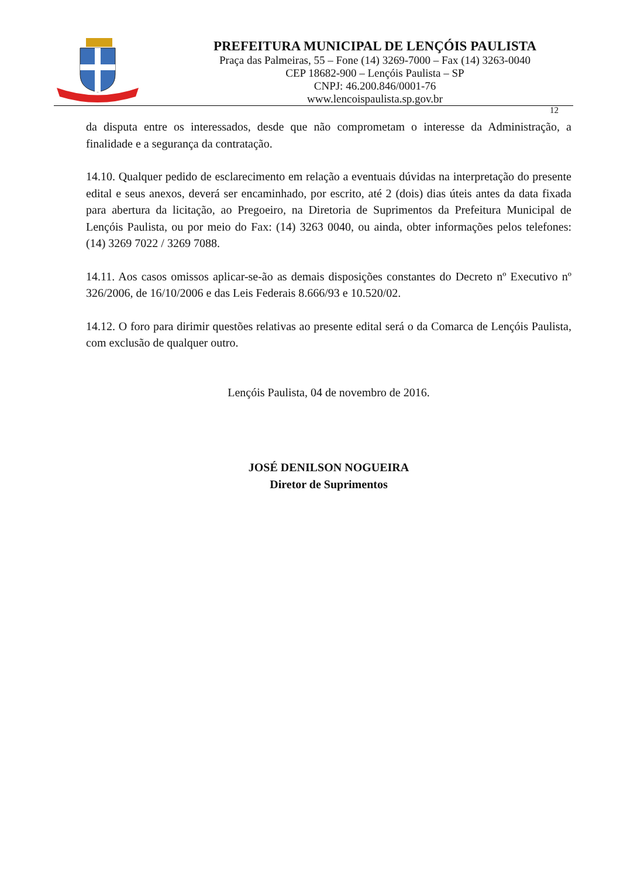PREFEITURA MUNICIPAL DE LENÇÓIS PAULISTA
Praça das Palmeiras, 55 – Fone (14) 3269-7000 – Fax (14) 3263-0040
CEP 18682-900 – Lençóis Paulista – SP
CNPJ: 46.200.846/0001-76
www.lencoispaulista.sp.gov.br
12
da disputa entre os interessados, desde que não comprometam o interesse da Administração, a finalidade e a segurança da contratação.
14.10. Qualquer pedido de esclarecimento em relação a eventuais dúvidas na interpretação do presente edital e seus anexos, deverá ser encaminhado, por escrito, até 2 (dois) dias úteis antes da data fixada para abertura da licitação, ao Pregoeiro, na Diretoria de Suprimentos da Prefeitura Municipal de Lençóis Paulista, ou por meio do Fax: (14) 3263 0040, ou ainda, obter informações pelos telefones: (14) 3269 7022 / 3269 7088.
14.11. Aos casos omissos aplicar-se-ão as demais disposições constantes do Decreto nº Executivo nº 326/2006, de 16/10/2006 e das Leis Federais 8.666/93 e 10.520/02.
14.12. O foro para dirimir questões relativas ao presente edital será o da Comarca de Lençóis Paulista, com exclusão de qualquer outro.
Lençóis Paulista, 04 de novembro de 2016.
JOSÉ DENILSON NOGUEIRA
Diretor de Suprimentos